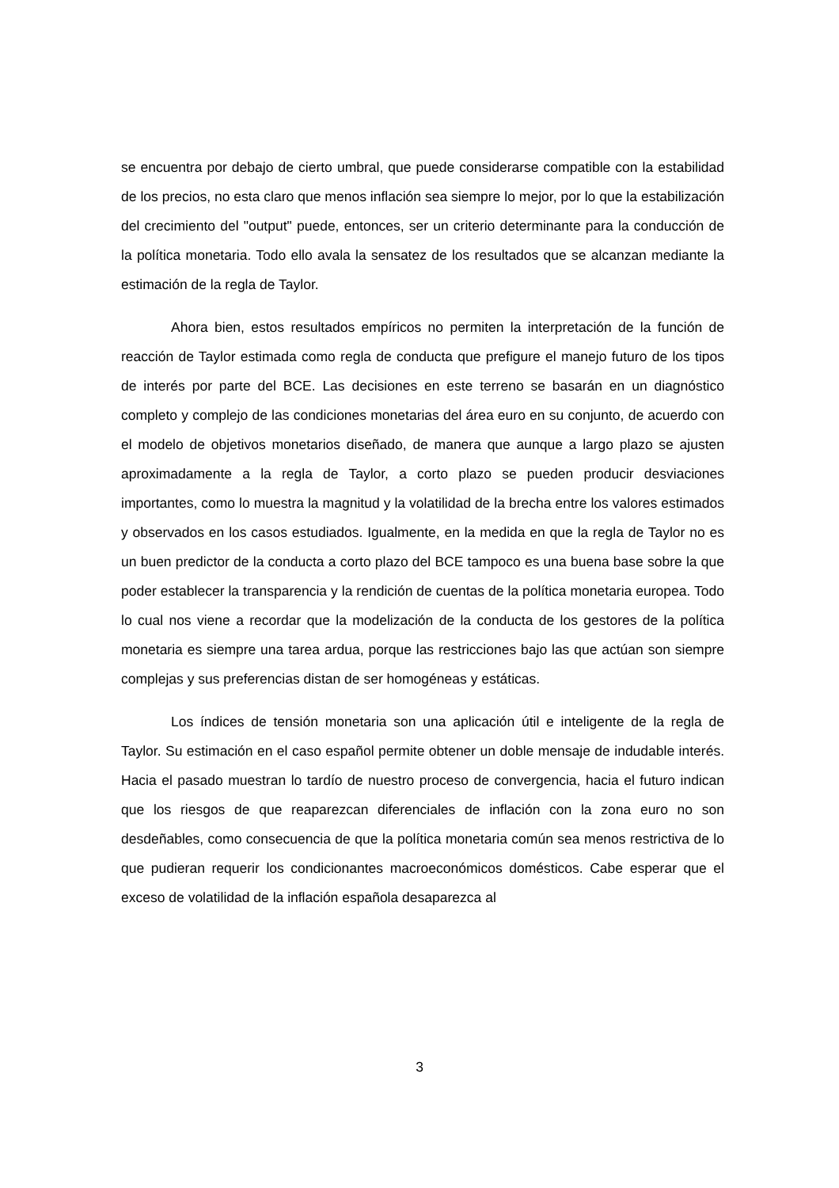se encuentra por debajo de cierto umbral, que puede considerarse compatible con la estabilidad de los precios, no esta claro que menos inflación sea siempre lo mejor, por lo que la estabilización del crecimiento del "output" puede, entonces, ser un criterio determinante para la conducción de la política monetaria. Todo ello avala la sensatez de los resultados que se alcanzan mediante la estimación de la regla de Taylor.
Ahora bien, estos resultados empíricos no permiten la interpretación de la función de reacción de Taylor estimada como regla de conducta que prefigure el manejo futuro de los tipos de interés por parte del BCE. Las decisiones en este terreno se basarán en un diagnóstico completo y complejo de las condiciones monetarias del área euro en su conjunto, de acuerdo con el modelo de objetivos monetarios diseñado, de manera que aunque a largo plazo se ajusten aproximadamente a la regla de Taylor, a corto plazo se pueden producir desviaciones importantes, como lo muestra la magnitud y la volatilidad de la brecha entre los valores estimados y observados en los casos estudiados. Igualmente, en la medida en que la regla de Taylor no es un buen predictor de la conducta a corto plazo del BCE tampoco es una buena base sobre la que poder establecer la transparencia y la rendición de cuentas de la política monetaria europea. Todo lo cual nos viene a recordar que la modelización de la conducta de los gestores de la política monetaria es siempre una tarea ardua, porque las restricciones bajo las que actúan son siempre complejas y sus preferencias distan de ser homogéneas y estáticas.
Los índices de tensión monetaria son una aplicación útil e inteligente de la regla de Taylor. Su estimación en el caso español permite obtener un doble mensaje de indudable interés. Hacia el pasado muestran lo tardío de nuestro proceso de convergencia, hacia el futuro indican que los riesgos de que reaparezcan diferenciales de inflación con la zona euro no son desdeñables, como consecuencia de que la política monetaria común sea menos restrictiva de lo que pudieran requerir los condicionantes macroeconómicos domésticos. Cabe esperar que el exceso de volatilidad de la inflación española desaparezca al
3